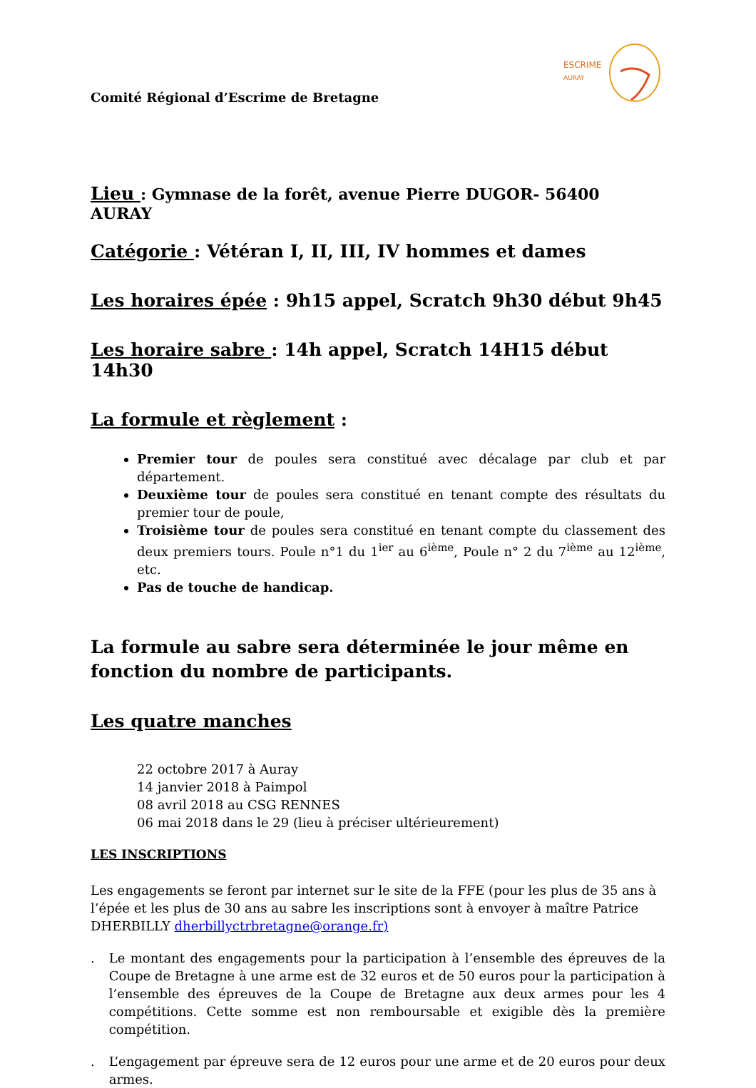ESCRIME
AURAY
Comité Régional d’Escrime de Bretagne
Lieu : Gymnase de la forêt, avenue Pierre DUGOR- 56400 AURAY
Catégorie : Vétéran I, II, III, IV hommes et dames
Les horaires épée : 9h15 appel, Scratch 9h30 début 9h45
Les horaire sabre : 14h appel, Scratch 14H15 début 14h30
La formule et règlement :
Premier tour de poules sera constitué avec décalage par club et par département.
Deuxième tour de poules sera constitué en tenant compte des résultats du premier tour de poule,
Troisième tour de poules sera constitué en tenant compte du classement des deux premiers tours. Poule n°1 du 1<sup>ier</sup> au 6<sup>ième</sup>, Poule n° 2 du 7<sup>ième</sup> au 12<sup>ième</sup>, etc.
Pas de touche de handicap.
La formule au sabre sera déterminée le jour même en fonction du nombre de participants.
Les quatre manches
22 octobre 2017 à Auray
14 janvier 2018 à Paimpol
08 avril 2018 au CSG RENNES
06 mai 2018 dans le 29 (lieu à préciser ultérieurement)
LES INSCRIPTIONS
Les engagements se feront par internet sur le site de la FFE (pour les plus de 35 ans à l’épée et les plus de 30 ans au sabre les inscriptions sont à envoyer à maître Patrice DHERBILLY dherbillyctrbretagne@orange.fr)
. Le montant des engagements pour la participation à l’ensemble des épreuves de la Coupe de Bretagne à une arme est de 32 euros et de 50 euros pour la participation à l’ensemble des épreuves de la Coupe de Bretagne aux deux armes pour les 4 compétitions. Cette somme est non remboursable et exigible dès la première compétition.
. L’engagement par épreuve sera de 12 euros pour une arme et de 20 euros pour deux armes.